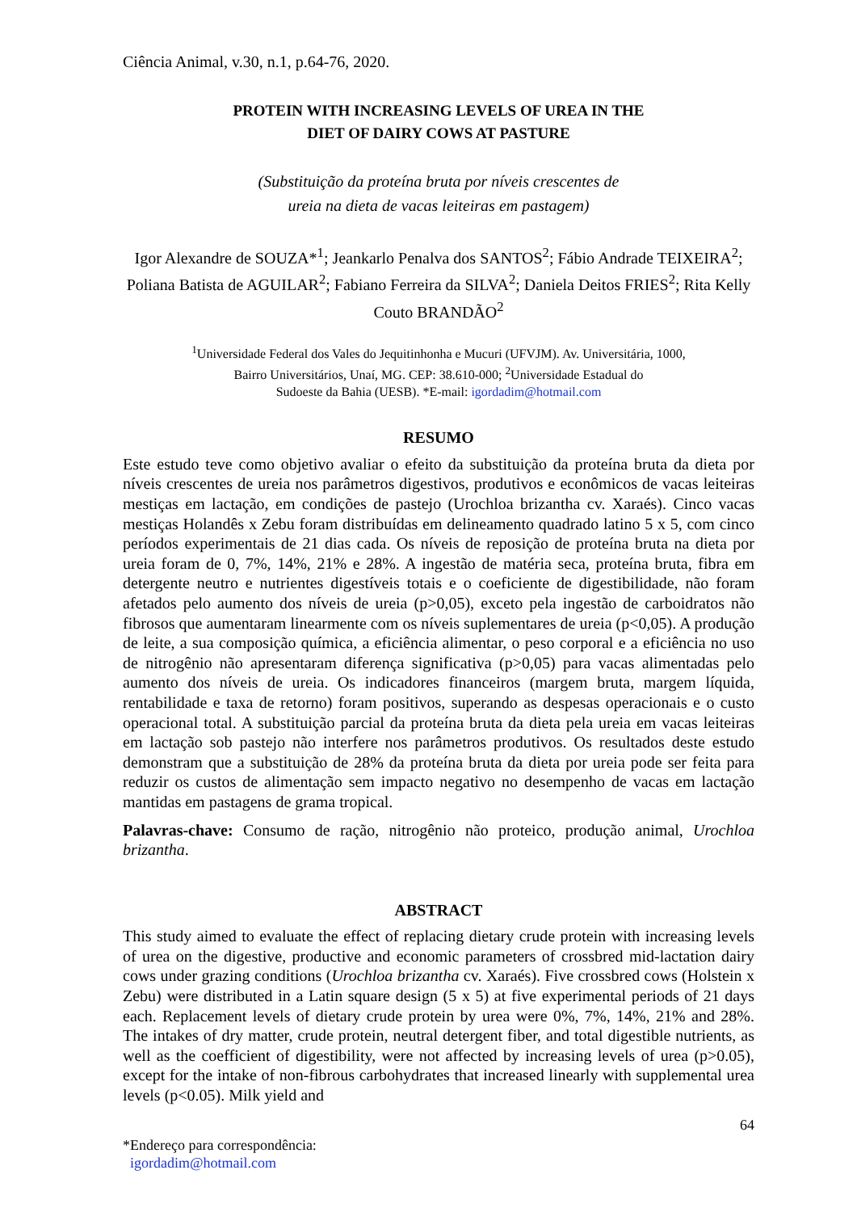Ciência Animal, v.30, n.1, p.64-76, 2020.
PROTEIN WITH INCREASING LEVELS OF UREA IN THE
DIET OF DAIRY COWS AT PASTURE
(Substituição da proteína bruta por níveis crescentes de
ureia na dieta de vacas leiteiras em pastagem)
Igor Alexandre de SOUZA*<sup>1</sup>; Jeankarlo Penalva dos SANTOS<sup>2</sup>; Fábio Andrade TEIXEIRA<sup>2</sup>; Poliana Batista de AGUILAR<sup>2</sup>; Fabiano Ferreira da SILVA<sup>2</sup>; Daniela Deitos FRIES<sup>2</sup>; Rita Kelly Couto BRANDÃO<sup>2</sup>
<sup>1</sup> Universidade Federal dos Vales do Jequitinhonha e Mucuri (UFVJM). Av. Universitária, 1000,
Bairro Universitários, Unaí, MG. CEP: 38.610-000; <sup>2</sup>Universidade Estadual do
Sudoeste da Bahia (UESB). *E-mail: igordadim@hotmail.com
RESUMO
Este estudo teve como objetivo avaliar o efeito da substituição da proteína bruta da dieta por níveis crescentes de ureia nos parâmetros digestivos, produtivos e econômicos de vacas leiteiras mestiças em lactação, em condições de pastejo (Urochloa brizantha cv. Xaraés). Cinco vacas mestiças Holandês x Zebu foram distribuídas em delineamento quadrado latino 5 x 5, com cinco períodos experimentais de 21 dias cada. Os níveis de reposição de proteína bruta na dieta por ureia foram de 0, 7%, 14%, 21% e 28%. A ingestão de matéria seca, proteína bruta, fibra em detergente neutro e nutrientes digestíveis totais e o coeficiente de digestibilidade, não foram afetados pelo aumento dos níveis de ureia (p>0,05), exceto pela ingestão de carboidratos não fibrosos que aumentaram linearmente com os níveis suplementares de ureia (p<0,05). A produção de leite, a sua composição química, a eficiência alimentar, o peso corporal e a eficiência no uso de nitrogênio não apresentaram diferença significativa (p>0,05) para vacas alimentadas pelo aumento dos níveis de ureia. Os indicadores financeiros (margem bruta, margem líquida, rentabilidade e taxa de retorno) foram positivos, superando as despesas operacionais e o custo operacional total. A substituição parcial da proteína bruta da dieta pela ureia em vacas leiteiras em lactação sob pastejo não interfere nos parâmetros produtivos. Os resultados deste estudo demonstram que a substituição de 28% da proteína bruta da dieta por ureia pode ser feita para reduzir os custos de alimentação sem impacto negativo no desempenho de vacas em lactação mantidas em pastagens de grama tropical.
Palavras-chave: Consumo de ração, nitrogênio não proteico, produção animal, Urochloa brizantha.
ABSTRACT
This study aimed to evaluate the effect of replacing dietary crude protein with increasing levels of urea on the digestive, productive and economic parameters of crossbred mid-lactation dairy cows under grazing conditions (Urochloa brizantha cv. Xaraés). Five crossbred cows (Holstein x Zebu) were distributed in a Latin square design (5 x 5) at five experimental periods of 21 days each. Replacement levels of dietary crude protein by urea were 0%, 7%, 14%, 21% and 28%. The intakes of dry matter, crude protein, neutral detergent fiber, and total digestible nutrients, as well as the coefficient of digestibility, were not affected by increasing levels of urea (p>0.05), except for the intake of non-fibrous carbohydrates that increased linearly with supplemental urea levels (p<0.05). Milk yield and
64
*Endereço para correspondência:
igordadim@hotmail.com